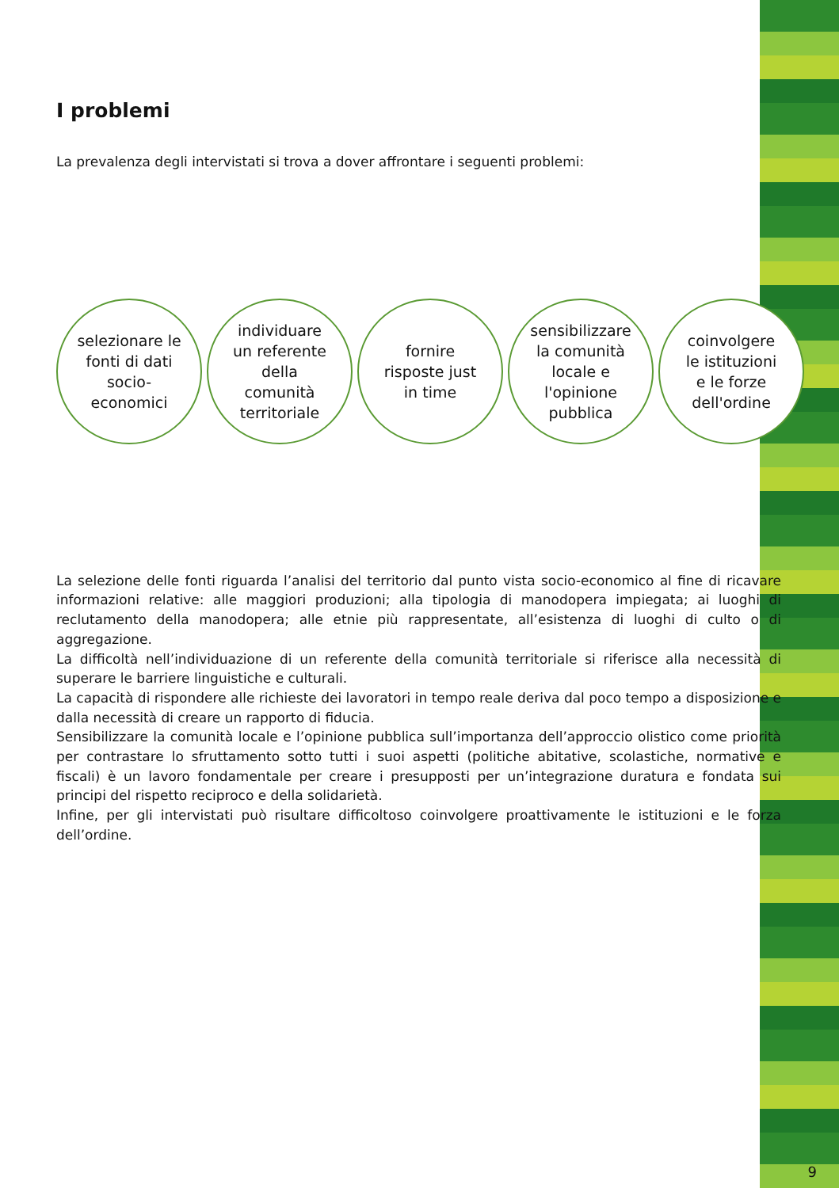I problemi
La prevalenza degli intervistati si trova a dover affrontare i seguenti problemi:
selezionare le
fonti di dati
socio-
economici
individuare
un referente
della
comunità
territoriale
fornire
risposte just
in time
sensibilizzare
la comunità
locale e
l'opinione
pubblica
coinvolgere
le istituzioni
e le forze
dell'ordine
La selezione delle fonti riguarda l’analisi del territorio dal punto vista socio-economico al fine di ricavare informazioni relative: alle maggiori produzioni; alla tipologia di manodopera impiegata; ai luoghi di reclutamento della manodopera; alle etnie più rappresentate, all’esistenza di luoghi di culto o di aggregazione.
La difficoltà nell’individuazione di un referente della comunità territoriale si riferisce alla necessità di superare le barriere linguistiche e culturali.
La capacità di rispondere alle richieste dei lavoratori in tempo reale deriva dal poco tempo a disposizione e dalla necessità di creare un rapporto di fiducia.
Sensibilizzare la comunità locale e l’opinione pubblica sull’importanza dell’approccio olistico come priorità per contrastare lo sfruttamento sotto tutti i suoi aspetti (politiche abitative, scolastiche, normative e fiscali) è un lavoro fondamentale per creare i presupposti per un’integrazione duratura e fondata sui principi del rispetto reciproco e della solidarietà.
Infine, per gli intervistati può risultare difficoltoso coinvolgere proattivamente le istituzioni e le forza dell’ordine.
9